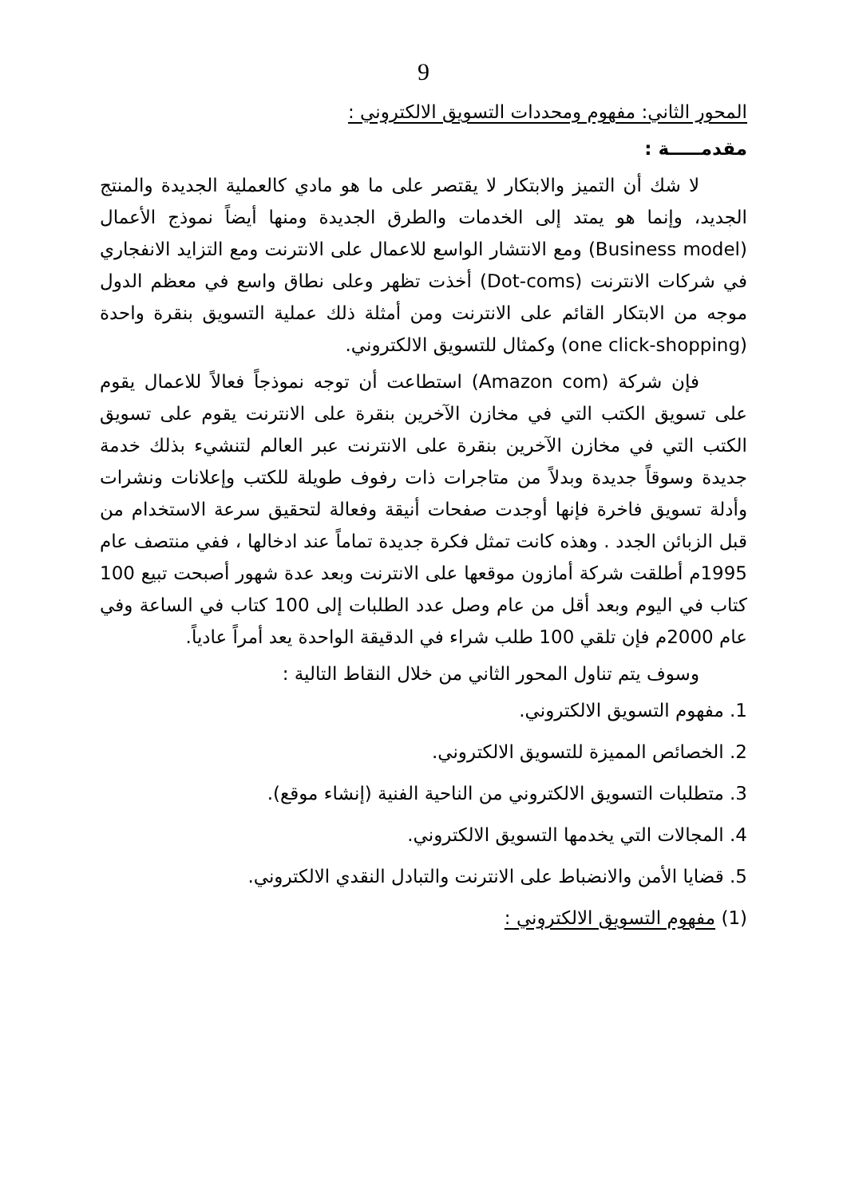9
المحور الثاني: مفهوم ومحددات التسويق الالكتروني :
مقدمـــــة :
لا شك أن التميز والابتكار لا يقتصر على ما هو مادي كالعملية الجديدة والمنتج الجديد، وإنما هو يمتد إلى الخدمات والطرق الجديدة ومنها أيضاً نموذج الأعمال (Business model) ومع الانتشار الواسع للاعمال على الانترنت ومع التزايد الانفجاري في شركات الانترنت (Dot-coms) أخذت تظهر وعلى نطاق واسع في معظم الدول موجه من الابتكار القائم على الانترنت ومن أمثلة ذلك عملية التسويق بنقرة واحدة (one click-shopping) وكمثال للتسويق الالكتروني.
فإن شركة (Amazon com) استطاعت أن توجه نموذجاً فعالاً للاعمال يقوم على تسويق الكتب التي في مخازن الآخرين بنقرة على الانترنت يقوم على تسويق الكتب التي في مخازن الآخرين بنقرة على الانترنت عبر العالم لتنشيء بذلك خدمة جديدة وسوقاً جديدة وبدلاً من متاجرات ذات رفوف طويلة للكتب وإعلانات ونشرات وأدلة تسويق فاخرة فإنها أوجدت صفحات أنيقة وفعالة لتحقيق سرعة الاستخدام من قبل الزبائن الجدد . وهذه كانت تمثل فكرة جديدة تماماً عند ادخالها ، ففي منتصف عام 1995م أطلقت شركة أمازون موقعها على الانترنت وبعد عدة شهور أصبحت تبيع 100 كتاب في اليوم وبعد أقل من عام وصل عدد الطلبات إلى 100 كتاب في الساعة وفي عام 2000م فإن تلقي 100 طلب شراء في الدقيقة الواحدة يعد أمراً عادياً.
وسوف يتم تناول المحور الثاني من خلال النقاط التالية :
1. مفهوم التسويق الالكتروني.
2. الخصائص المميزة للتسويق الالكتروني.
3. متطلبات التسويق الالكتروني من الناحية الفنية (إنشاء موقع).
4. المجالات التي يخدمها التسويق الالكتروني.
5. قضايا الأمن والانضباط على الانترنت والتبادل النقدي الالكتروني.
(1) مفهوم التسويق الالكتروني :